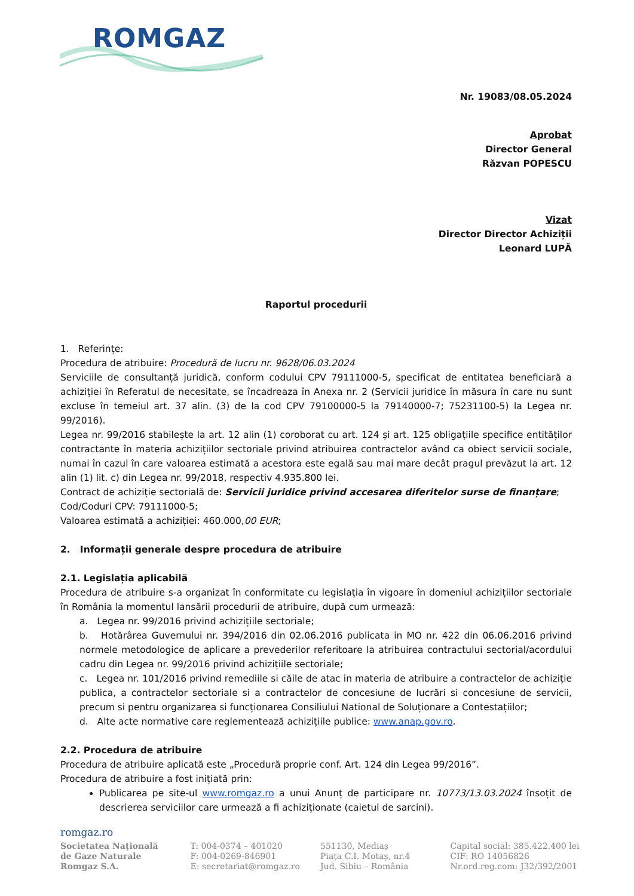ROMGAZ
Nr. 19083/08.05.2024
Aprobat
Director General
Răzvan POPESCU
Vizat
Director Director Achiziții
Leonard LUPĂ
Raportul procedurii
1. Referințe:
Procedura de atribuire: Procedură de lucru nr. 9628/06.03.2024
Serviciile de consultanță juridică, conform codului CPV 79111000-5, specificat de entitatea beneficiară a achiziției în Referatul de necesitate, se încadreaza în Anexa nr. 2 (Servicii juridice în măsura în care nu sunt excluse în temeiul art. 37 alin. (3) de la cod CPV 79100000-5 la 79140000-7; 75231100-5) la Legea nr. 99/2016).
Legea nr. 99/2016 stabilește la art. 12 alin (1) coroborat cu art. 124 și art. 125 obligațiile specifice entităților contractante în materia achizițiilor sectoriale privind atribuirea contractelor având ca obiect servicii sociale, numai în cazul în care valoarea estimată a acestora este egală sau mai mare decât pragul prevăzut la art. 12 alin (1) lit. c) din Legea nr. 99/2018, respectiv 4.935.800 lei.
Contract de achiziție sectorială de: Servicii juridice privind accesarea diferitelor surse de finanțare;
Cod/Coduri CPV: 79111000-5;
Valoarea estimată a achiziției: 460.000,00 EUR;
2. Informații generale despre procedura de atribuire
2.1. Legislația aplicabilă
Procedura de atribuire s-a organizat în conformitate cu legislația în vigoare în domeniul achizițiilor sectoriale în România la momentul lansării procedurii de atribuire, după cum urmează:
a. Legea nr. 99/2016 privind achizițiile sectoriale;
b. Hotărârea Guvernului nr. 394/2016 din 02.06.2016 publicata in MO nr. 422 din 06.06.2016 privind normele metodologice de aplicare a prevederilor referitoare la atribuirea contractului sectorial/acordului cadru din Legea nr. 99/2016 privind achizițiile sectoriale;
c. Legea nr. 101/2016 privind remediile si căile de atac in materia de atribuire a contractelor de achiziție publica, a contractelor sectoriale si a contractelor de concesiune de lucrări si concesiune de servicii, precum si pentru organizarea si funcționarea Consiliului National de Soluționare a Contestațiilor;
d. Alte acte normative care reglementează achizițiile publice: www.anap.gov.ro.
2.2. Procedura de atribuire
Procedura de atribuire aplicată este „Procedură proprie conf. Art. 124 din Legea 99/2016”.
Procedura de atribuire a fost inițiată prin:
Publicarea pe site-ul www.romgaz.ro a unui Anunț de participare nr. 10773/13.03.2024 însoțit de descrierea serviciilor care urmează a fi achiziționate (caietul de sarcini).
romgaz.ro
Societatea Națională
de Gaze Naturale
Romgaz S.A.
T: 004-0374 – 401020
F: 004-0269-846901
E: secretariat@romgaz.ro
551130, Mediaș
Piața C.I. Motaș, nr.4
Jud. Sibiu – România
Capital social: 385.422.400 lei
CIF: RO 14056826
Nr.ord.reg.com: J32/392/2001